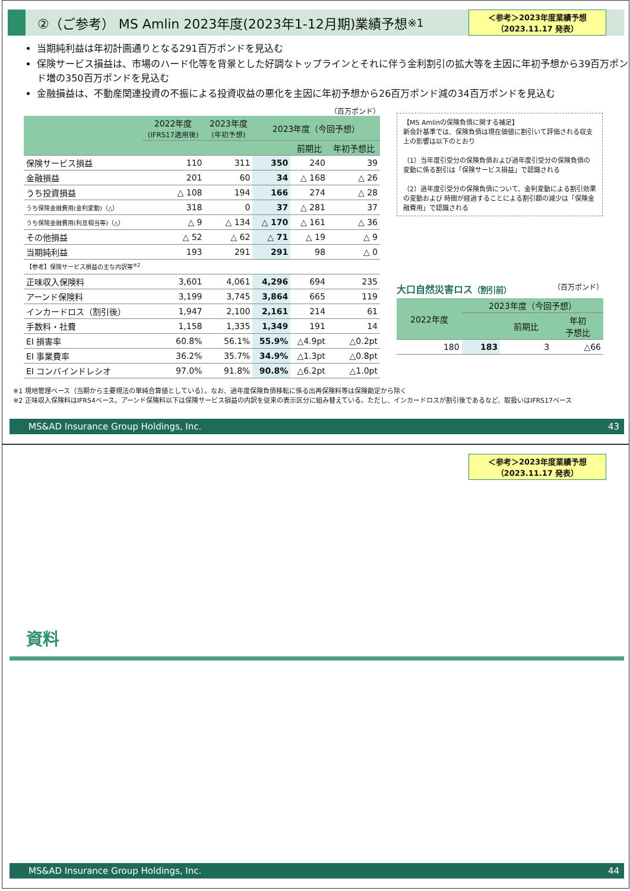②（ご参考） MS Amlin 2023年度(2023年1-12月期)業績予想<sup>※1</sup>
＜参考＞2023年度業績予想
（2023.11.17 発表）
当期純利益は年初計画通りとなる291百万ポンドを見込む
保険サービス損益は、市場のハード化等を背景とした好調なトップラインとそれに伴う金利割引の拡大等を主因に年初予想から39百万ポンド増の350百万ポンドを見込む
金融損益は、不動産関連投資の不振による投資収益の悪化を主因に年初予想から26百万ポンド減の34百万ポンドを見込む
（百万ポンド）
| | 2022年度 (IFRS17適用後) | 2023年度 (年初予想) | 2023年度（今回予想） | | |
| --- | --- | --- | --- | --- | --- |
| | | | | 前期比 | 年初予想比 |
| 保険サービス損益 | 110 | 311 | 350 | 240 | 39 |
| 金融損益 | 201 | 60 | 34 | △ 168 | △ 26 |
| うち投資損益 | △ 108 | 194 | 166 | 274 | △ 28 |
| うち保険金融費用(金利変動)（△） | 318 | 0 | 37 | △ 281 | 37 |
| うち保険金融費用(利息相当等)（△） | △ 9 | △ 134 | △ 170 | △ 161 | △ 36 |
| その他損益 | △ 52 | △ 62 | △ 71 | △ 19 | △ 9 |
| 当期純利益 | 193 | 291 | 291 | 98 | △ 0 |
| 【参考】保険サービス損益の主な内訳等<sup>※2</sup> | | | | | |
| 正味収入保険料 | 3,601 | 4,061 | 4,296 | 694 | 235 |
| アーンド保険料 | 3,199 | 3,745 | 3,864 | 665 | 119 |
| インカードロス（割引後） | 1,947 | 2,100 | 2,161 | 214 | 61 |
| 手数料・社費 | 1,158 | 1,335 | 1,349 | 191 | 14 |
| EI 損害率 | 60.8% | 56.1% | 55.9% | △4.9pt | △0.2pt |
| EI 事業費率 | 36.2% | 35.7% | 34.9% | △1.3pt | △0.8pt |
| EI コンバインドレシオ | 97.0% | 91.8% | 90.8% | △6.2pt | △1.0pt |
【MS Amlinの保険負債に関する補足】
新会計基準では、保険負債は現在価値に割引いて評価される収支上の影響は以下のとおり
（1）当年度引受分の保険負債および過年度引受分の保険負債の変動に係る割引は「保険サービス損益」で認識される
（2）過年度引受分の保険負債について、金利変動による割引効果の変動および 時間が経過することによる割引額の減少は「保険金融費用」で認識される
大口自然災害ロス（割引前） （百万ポンド）
| 2022年度 | 2023年度（今回予想） | | |
| --- | --- | --- | --- |
| | | 前期比 | 年初 予想比 |
| 180 | 183 | 3 | △66 |
※1 現地管理ベース（当期から主要現法の単純合算値としている）。なお、過年度保険負債移転に係る出再保険料等は保険勘定から除く
※2 正味収入保険料はIFRS4ベース。アーンド保険料以下は保険サービス損益の内訳を従来の表示区分に組み替えている。ただし、インカードロスが割引後であるなど、取扱いはIFRS17ベース
MS&AD Insurance Group Holdings, Inc. 43
＜参考＞2023年度業績予想
（2023.11.17 発表）
資料
MS&AD Insurance Group Holdings, Inc. 44